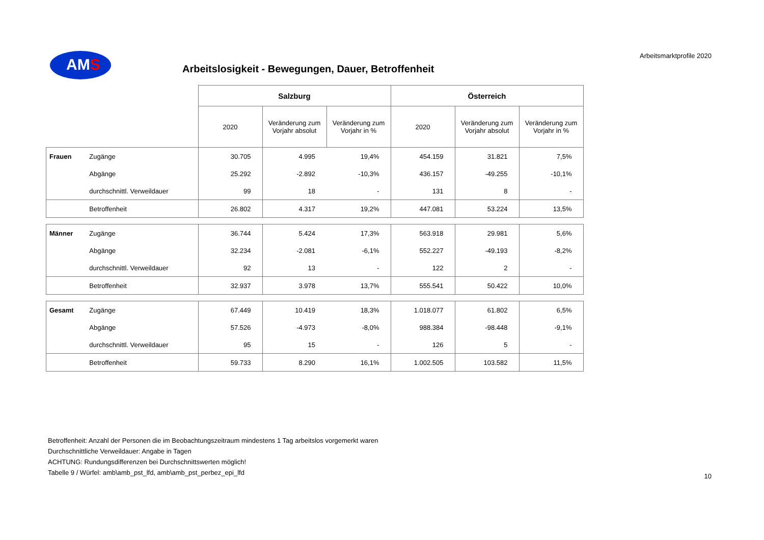AMS
Arbeitsmarktprofile 2020
Arbeitslosigkeit - Bewegungen, Dauer, Betroffenheit
| | | Salzburg | | | Österreich | | |
| | | 2020 | Veränderung zum Vorjahr absolut | Veränderung zum Vorjahr in % | 2020 | Veränderung zum Vorjahr absolut | Veränderung zum Vorjahr in % |
| Frauen | Zugänge | 30.705 | 4.995 | 19,4% | 454.159 | 31.821 | 7,5% |
| | Abgänge | 25.292 | -2.892 | -10,3% | 436.157 | -49.255 | -10,1% |
| | durchschnittl. Verweildauer | 99 | 18 | - | 131 | 8 | - |
| | Betroffenheit | 26.802 | 4.317 | 19,2% | 447.081 | 53.224 | 13,5% |
| Männer | Zugänge | 36.744 | 5.424 | 17,3% | 563.918 | 29.981 | 5,6% |
| | Abgänge | 32.234 | -2.081 | -6,1% | 552.227 | -49.193 | -8,2% |
| | durchschnittl. Verweildauer | 92 | 13 | - | 122 | 2 | - |
| | Betroffenheit | 32.937 | 3.978 | 13,7% | 555.541 | 50.422 | 10,0% |
| Gesamt | Zugänge | 67.449 | 10.419 | 18,3% | 1.018.077 | 61.802 | 6,5% |
| | Abgänge | 57.526 | -4.973 | -8,0% | 988.384 | -98.448 | -9,1% |
| | durchschnittl. Verweildauer | 95 | 15 | - | 126 | 5 | - |
| | Betroffenheit | 59.733 | 8.290 | 16,1% | 1.002.505 | 103.582 | 11,5% |
Betroffenheit: Anzahl der Personen die im Beobachtungszeitraum mindestens 1 Tag arbeitslos vorgemerkt waren
Durchschnittliche Verweildauer: Angabe in Tagen
ACHTUNG: Rundungsdifferenzen bei Durchschnittswerten möglich!
Tabelle 9 / Würfel: amb\amb_pst_lfd, amb\amb_pst_perbez_epi_lfd
10